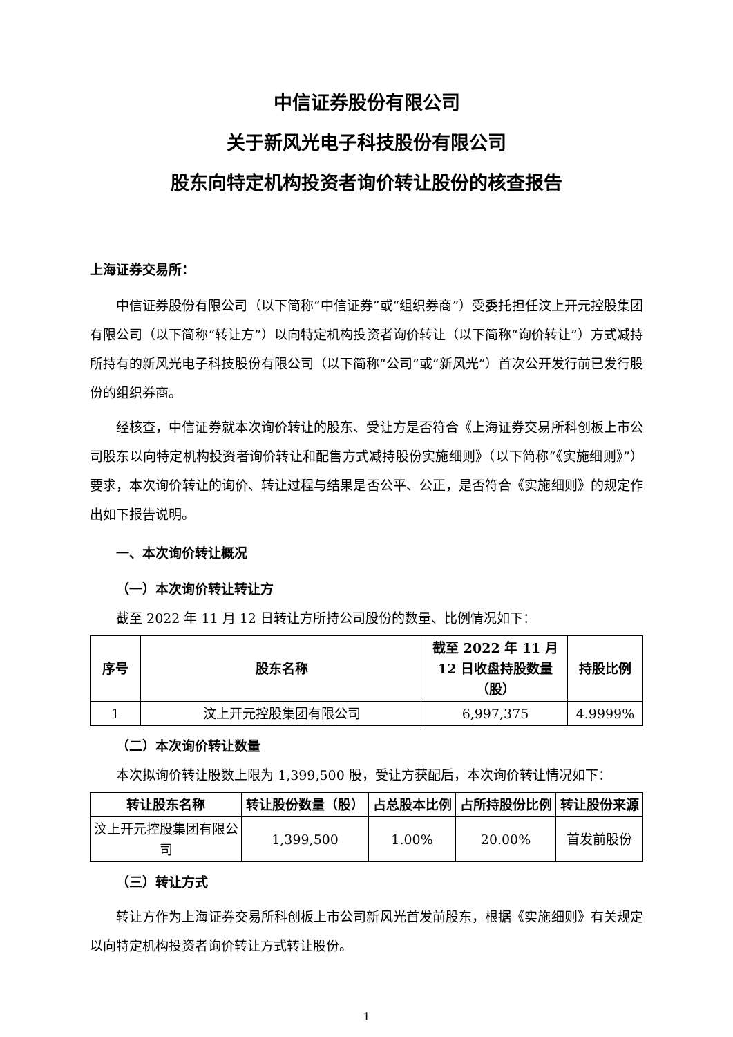中信证券股份有限公司
关于新风光电子科技股份有限公司
股东向特定机构投资者询价转让股份的核查报告
上海证券交易所：
中信证券股份有限公司（以下简称“中信证券”或“组织券商”）受委托担任汶上开元控股集团有限公司（以下简称“转让方”）以向特定机构投资者询价转让（以下简称“询价转让”）方式减持所持有的新风光电子科技股份有限公司（以下简称“公司”或“新风光”）首次公开发行前已发行股份的组织券商。
经核查，中信证券就本次询价转让的股东、受让方是否符合《上海证券交易所科创板上市公司股东以向特定机构投资者询价转让和配售方式减持股份实施细则》（以下简称“《实施细则》”）要求，本次询价转让的询价、转让过程与结果是否公平、公正，是否符合《实施细则》的规定作出如下报告说明。
一、本次询价转让概况
（一）本次询价转让转让方
截至 2022 年 11 月 12 日转让方所持公司股份的数量、比例情况如下：
| 序号 | 股东名称 | 截至 2022 年 11 月 12 日收盘持股数量（股） | 持股比例 |
| --- | --- | --- | --- |
| 1 | 汶上开元控股集团有限公司 | 6,997,375 | 4.9999% |
（二）本次询价转让数量
本次拟询价转让股数上限为 1,399,500 股，受让方获配后，本次询价转让情况如下：
| 转让股东名称 | 转让股份数量（股） | 占总股本比例 | 占所持股份比例 | 转让股份来源 |
| --- | --- | --- | --- | --- |
| 汶上开元控股集团有限公司 | 1,399,500 | 1.00% | 20.00% | 首发前股份 |
（三）转让方式
转让方作为上海证券交易所科创板上市公司新风光首发前股东，根据《实施细则》有关规定以向特定机构投资者询价转让方式转让股份。
1